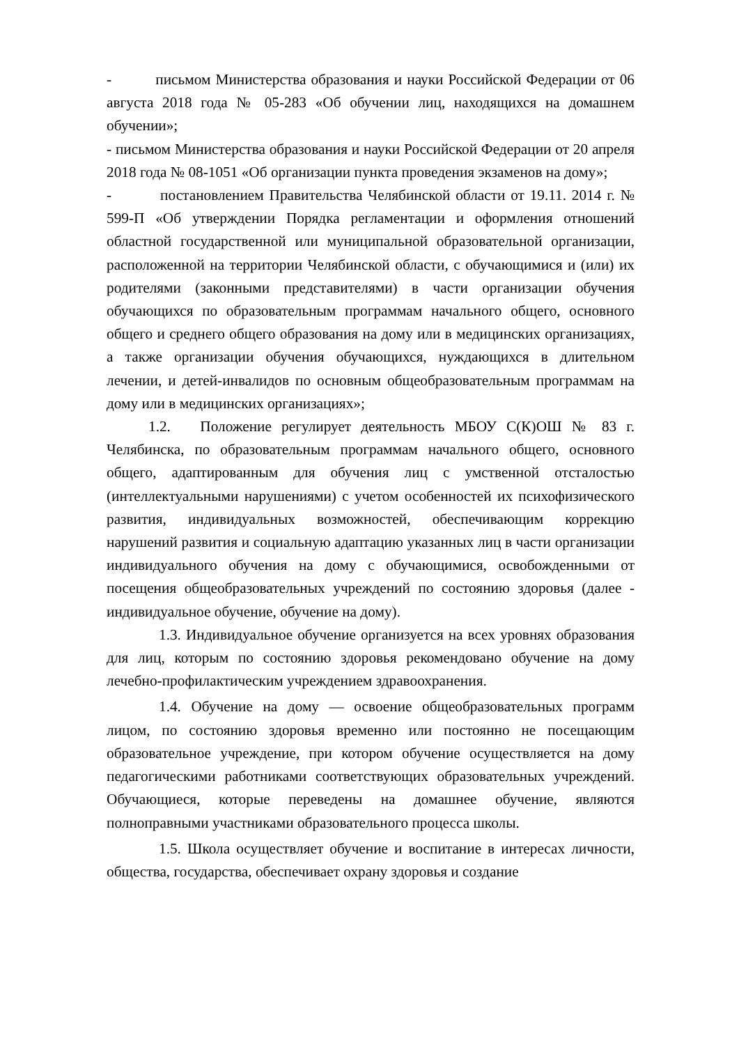- письмом Министерства образования и науки Российской Федерации от 06 августа 2018 года № 05-283 «Об обучении лиц, находящихся на домашнем обучении»;
- письмом Министерства образования и науки Российской Федерации от 20 апреля 2018 года № 08-1051 «Об организации пункта проведения экзаменов на дому»;
- постановлением Правительства Челябинской области от 19.11. 2014 г. № 599-П «Об утверждении Порядка регламентации и оформления отношений областной государственной или муниципальной образовательной организации, расположенной на территории Челябинской области, с обучающимися и (или) их родителями (законными представителями) в части организации обучения обучающихся по образовательным программам начального общего, основного общего и среднего общего образования на дому или в медицинских организациях, а также организации обучения обучающихся, нуждающихся в длительном лечении, и детей-инвалидов по основным общеобразовательным программам на дому или в медицинских организациях»;
1.2. Положение регулирует деятельность МБОУ С(К)ОШ № 83 г. Челябинска, по образовательным программам начального общего, основного общего, адаптированным для обучения лиц с умственной отсталостью (интеллектуальными нарушениями) с учетом особенностей их психофизического развития, индивидуальных возможностей, обеспечивающим коррекцию нарушений развития и социальную адаптацию указанных лиц в части организации индивидуального обучения на дому с обучающимися, освобожденными от посещения общеобразовательных учреждений по состоянию здоровья (далее - индивидуальное обучение, обучение на дому).
1.3. Индивидуальное обучение организуется на всех уровнях образования для лиц, которым по состоянию здоровья рекомендовано обучение на дому лечебно-профилактическим учреждением здравоохранения.
1.4. Обучение на дому — освоение общеобразовательных программ лицом, по состоянию здоровья временно или постоянно не посещающим образовательное учреждение, при котором обучение осуществляется на дому педагогическими работниками соответствующих образовательных учреждений. Обучающиеся, которые переведены на домашнее обучение, являются полноправными участниками образовательного процесса школы.
1.5. Школа осуществляет обучение и воспитание в интересах личности, общества, государства, обеспечивает охрану здоровья и создание